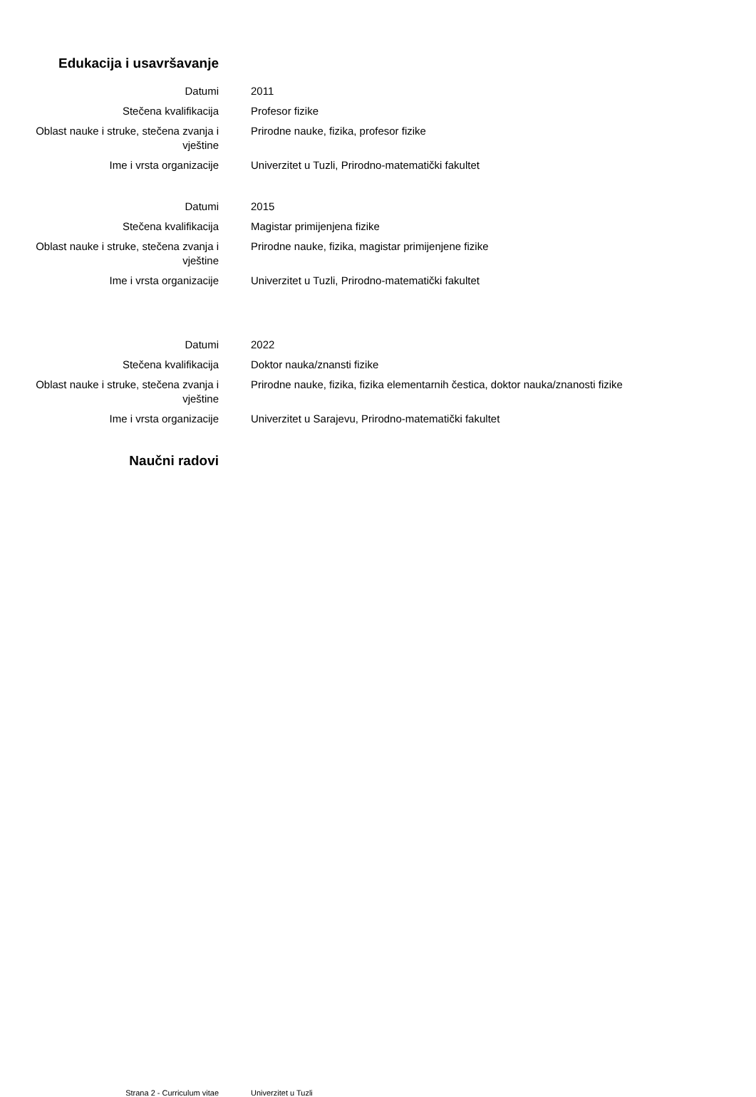Edukacija i usavršavanje
Datumi 2011
Stečena kvalifikacija Profesor fizike
Oblast nauke i struke, stečena zvanja i vještine
Prirodne nauke, fizika, profesor fizike
Ime i vrsta organizacije Univerzitet u Tuzli, Prirodno-matematički fakultet
Datumi 2015
Stečena kvalifikacija Magistar primijenjena fizike
Oblast nauke i struke, stečena zvanja i vještine
Prirodne nauke, fizika, magistar primijenjene fizike
Ime i vrsta organizacije Univerzitet u Tuzli, Prirodno-matematički fakultet
Datumi 2022
Stečena kvalifikacija Doktor nauka/znansti fizike
Oblast nauke i struke, stečena zvanja i vještine
Prirodne nauke, fizika, fizika elementarnih čestica, doktor nauka/znanosti fizike
Ime i vrsta organizacije Univerzitet u Sarajevu, Prirodno-matematički fakultet
Naučni radovi
Strana 2 - Curriculum vitae Univerzitet u Tuzli